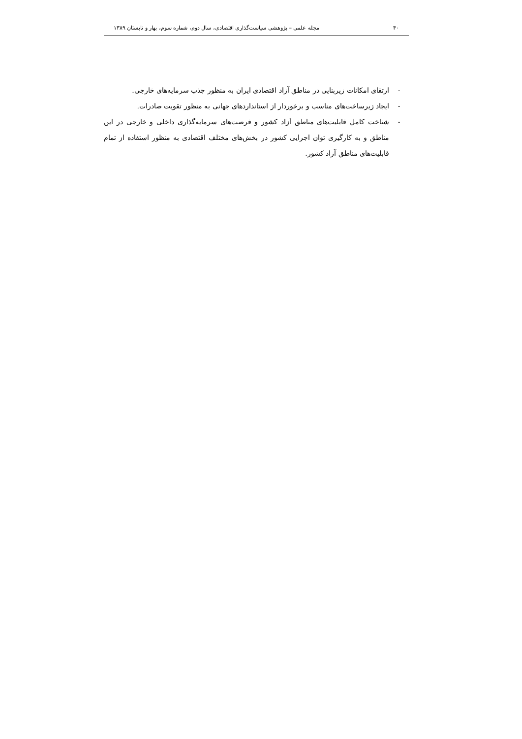۴۰ مجله علمی – پژوهشی سیاست‌گذاری اقتصادی، سال دوم، شماره سوم، بهار و تابستان ۱۳۸۹
- ارتقای امکانات زیربنایی در مناطق آزاد اقتصادی ایران به منظور جذب سرمایه‌های خارجی.
- ایجاد زیرساخت‌های مناسب و برخوردار از استانداردهای جهانی به منظور تقویت صادرات.
- شناخت کامل قابلیت‌های مناطق آزاد کشور و فرصت‌های سرمایه‌گذاری داخلی و خارجی در این مناطق و به کارگیری توان اجرایی کشور در بخش‌های مختلف اقتصادی به منظور استفاده از تمام قابلیت‌های مناطق آزاد کشور.